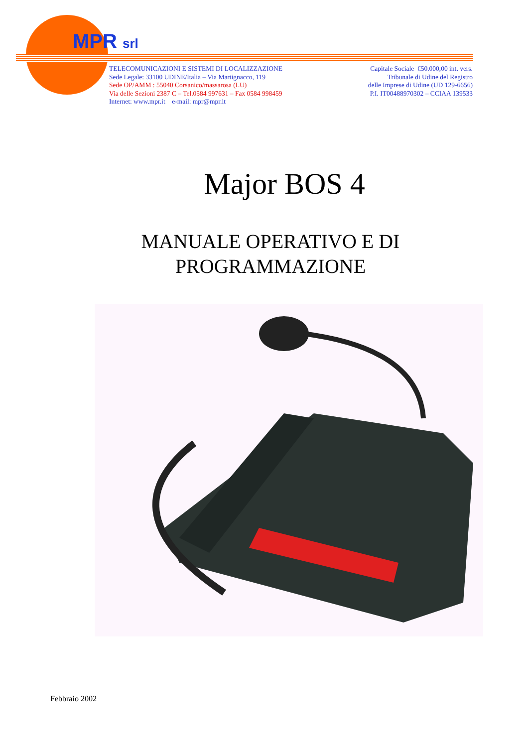MPR srl
TELECOMUNICAZIONI E SISTEMI DI LOCALIZZAZIONE
Sede Legale: 33100 UDINE/Italia – Via Martignacco, 119
Sede OP/AMM : 55040 Corsanico/massarosa (LU)
Via delle Sezioni 2387 C – Tel.0584 997631 – Fax 0584 998459
Internet: www.mpr.it e-mail: mpr@mpr.it
Capitale Sociale €50.000,00 int. vers.
Tribunale di Udine del Registro
delle Imprese di Udine (UD 129-6656)
P.I. IT00488970302 – CCIAA 139533
Major BOS 4
MANUALE OPERATIVO E DI
PROGRAMMAZIONE
Febbraio 2002